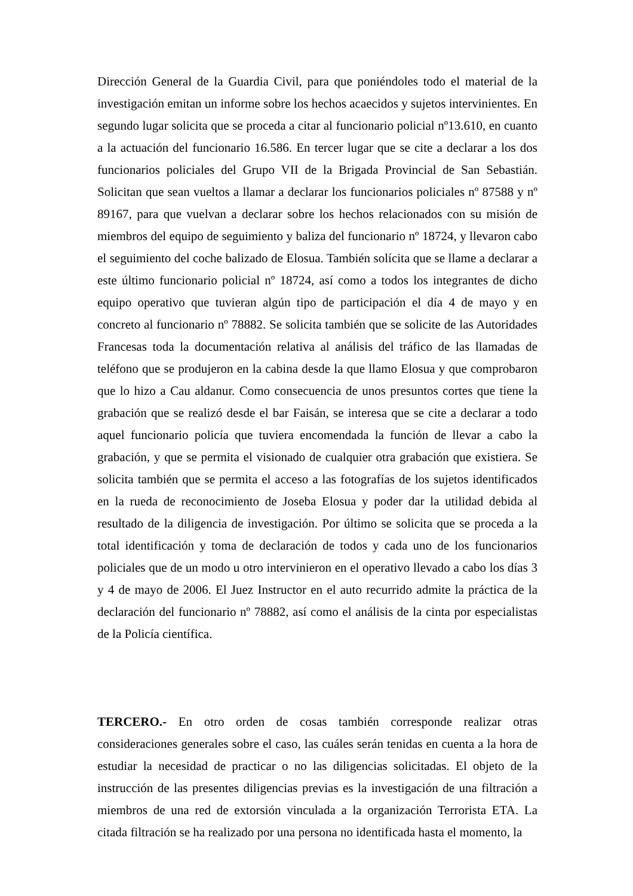Dirección General de la Guardia Civil, para que poniéndoles todo el material de la investigación emitan un informe sobre los hechos acaecidos y sujetos intervinientes. En segundo lugar solicita que se proceda a citar al funcionario policial nº13.610, en cuanto a la actuación del funcionario 16.586. En tercer lugar que se cite a declarar a los dos funcionarios policiales del Grupo VII de la Brigada Provincial de San Sebastián. Solicitan que sean vueltos a llamar a declarar los funcionarios policiales nº 87588 y nº 89167, para que vuelvan a declarar sobre los hechos relacionados con su misión de miembros del equipo de seguimiento y baliza del funcionario nº 18724, y llevaron cabo el seguimiento del coche balizado de Elosua. También solícita que se llame a declarar a este último funcionario policial nº 18724, así como a todos los integrantes de dicho equipo operativo que tuvieran algún tipo de participación el día 4 de mayo y en concreto al funcionario nº 78882. Se solicita también que se solicite de las Autoridades Francesas toda la documentación relativa al análisis del tráfico de las llamadas de teléfono que se produjeron en la cabina desde la que llamo Elosua y que comprobaron que lo hizo a Cau aldanur. Como consecuencia de unos presuntos cortes que tiene la grabación que se realizó desde el bar Faisán, se interesa que se cite a declarar a todo aquel funcionario policía que tuviera encomendada la función de llevar a cabo la grabación, y que se permita el visionado de cualquier otra grabación que existiera. Se solicita también que se permita el acceso a las fotografías de los sujetos identificados en la rueda de reconocimiento de Joseba Elosua y poder dar la utilidad debida al resultado de la diligencia de investigación. Por último se solicita que se proceda a la total identificación y toma de declaración de todos y cada uno de los funcionarios policiales que de un modo u otro intervinieron en el operativo llevado a cabo los días 3 y 4 de mayo de 2006. El Juez Instructor en el auto recurrido admite la práctica de la declaración del funcionario nº 78882, así como el análisis de la cinta por especialistas de la Policía científica.
TERCERO.- En otro orden de cosas también corresponde realizar otras consideraciones generales sobre el caso, las cuáles serán tenidas en cuenta a la hora de estudiar la necesidad de practicar o no las diligencias solicitadas. El objeto de la instrucción de las presentes diligencias previas es la investigación de una filtración a miembros de una red de extorsión vinculada a la organización Terrorista ETA. La citada filtración se ha realizado por una persona no identificada hasta el momento, la